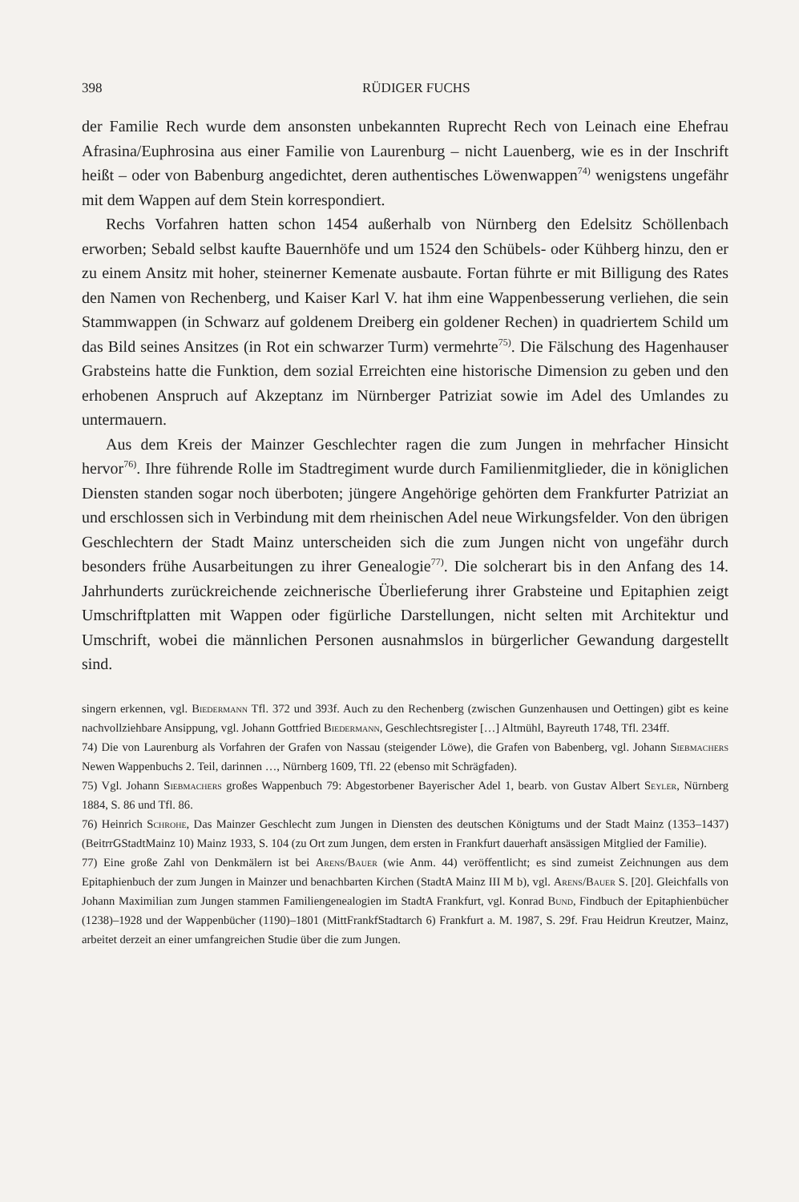398 RÜDIGER FUCHS
der Familie Rech wurde dem ansonsten unbekannten Ruprecht Rech von Leinach eine Ehefrau Afrasina/Euphrosina aus einer Familie von Laurenburg – nicht Lauenberg, wie es in der Inschrift heißt – oder von Babenburg angedichtet, deren authentisches Löwenwappen<sup>74)</sup> wenigstens ungefähr mit dem Wappen auf dem Stein korrespondiert.
Rechs Vorfahren hatten schon 1454 außerhalb von Nürnberg den Edelsitz Schöllenbach erworben; Sebald selbst kaufte Bauernhöfe und um 1524 den Schübels- oder Kühberg hinzu, den er zu einem Ansitz mit hoher, steinerner Kemenate ausbaute. Fortan führte er mit Billigung des Rates den Namen von Rechenberg, und Kaiser Karl V. hat ihm eine Wappenbesserung verliehen, die sein Stammwappen (in Schwarz auf goldenem Dreiberg ein goldener Rechen) in quadriertem Schild um das Bild seines Ansitzes (in Rot ein schwarzer Turm) vermehrte<sup>75)</sup>. Die Fälschung des Hagenhauser Grabsteins hatte die Funktion, dem sozial Erreichten eine historische Dimension zu geben und den erhobenen Anspruch auf Akzeptanz im Nürnberger Patriziat sowie im Adel des Umlandes zu untermauern.
Aus dem Kreis der Mainzer Geschlechter ragen die zum Jungen in mehrfacher Hinsicht hervor<sup>76)</sup>. Ihre führende Rolle im Stadtregiment wurde durch Familienmitglieder, die in königlichen Diensten standen sogar noch überboten; jüngere Angehörige gehörten dem Frankfurter Patriziat an und erschlossen sich in Verbindung mit dem rheinischen Adel neue Wirkungsfelder. Von den übrigen Geschlechtern der Stadt Mainz unterscheiden sich die zum Jungen nicht von ungefähr durch besonders frühe Ausarbeitungen zu ihrer Genealogie<sup>77)</sup>. Die solcherart bis in den Anfang des 14. Jahrhunderts zurückreichende zeichnerische Überlieferung ihrer Grabsteine und Epitaphien zeigt Umschriftplatten mit Wappen oder figürliche Darstellungen, nicht selten mit Architektur und Umschrift, wobei die männlichen Personen ausnahmslos in bürgerlicher Gewandung dargestellt sind.
singern erkennen, vgl. Biedermann Tfl. 372 und 393f. Auch zu den Rechenberg (zwischen Gunzenhausen und Oettingen) gibt es keine nachvollziehbare Ansippung, vgl. Johann Gottfried Biedermann, Geschlechtsregister […] Altmühl, Bayreuth 1748, Tfl. 234ff.
74) Die von Laurenburg als Vorfahren der Grafen von Nassau (steigender Löwe), die Grafen von Babenberg, vgl. Johann Siebmachers Newen Wappenbuchs 2. Teil, darinnen …, Nürnberg 1609, Tfl. 22 (ebenso mit Schrägfaden).
75) Vgl. Johann Siebmachers großes Wappenbuch 79: Abgestorbener Bayerischer Adel 1, bearb. von Gustav Albert Seyler, Nürnberg 1884, S. 86 und Tfl. 86.
76) Heinrich Schrohe, Das Mainzer Geschlecht zum Jungen in Diensten des deutschen Königtums und der Stadt Mainz (1353–1437) (BeitrrGStadtMainz 10) Mainz 1933, S. 104 (zu Ort zum Jungen, dem ersten in Frankfurt dauerhaft ansässigen Mitglied der Familie).
77) Eine große Zahl von Denkmälern ist bei Arens/Bauer (wie Anm. 44) veröffentlicht; es sind zumeist Zeichnungen aus dem Epitaphienbuch der zum Jungen in Mainzer und benachbarten Kirchen (StadtA Mainz III M b), vgl. Arens/Bauer S. [20]. Gleichfalls von Johann Maximilian zum Jungen stammen Familiengenealogien im StadtA Frankfurt, vgl. Konrad Bund, Findbuch der Epitaphienbücher (1238)–1928 und der Wappenbücher (1190)–1801 (MittFrankfStadtarch 6) Frankfurt a. M. 1987, S. 29f. Frau Heidrun Kreutzer, Mainz, arbeitet derzeit an einer umfangreichen Studie über die zum Jungen.